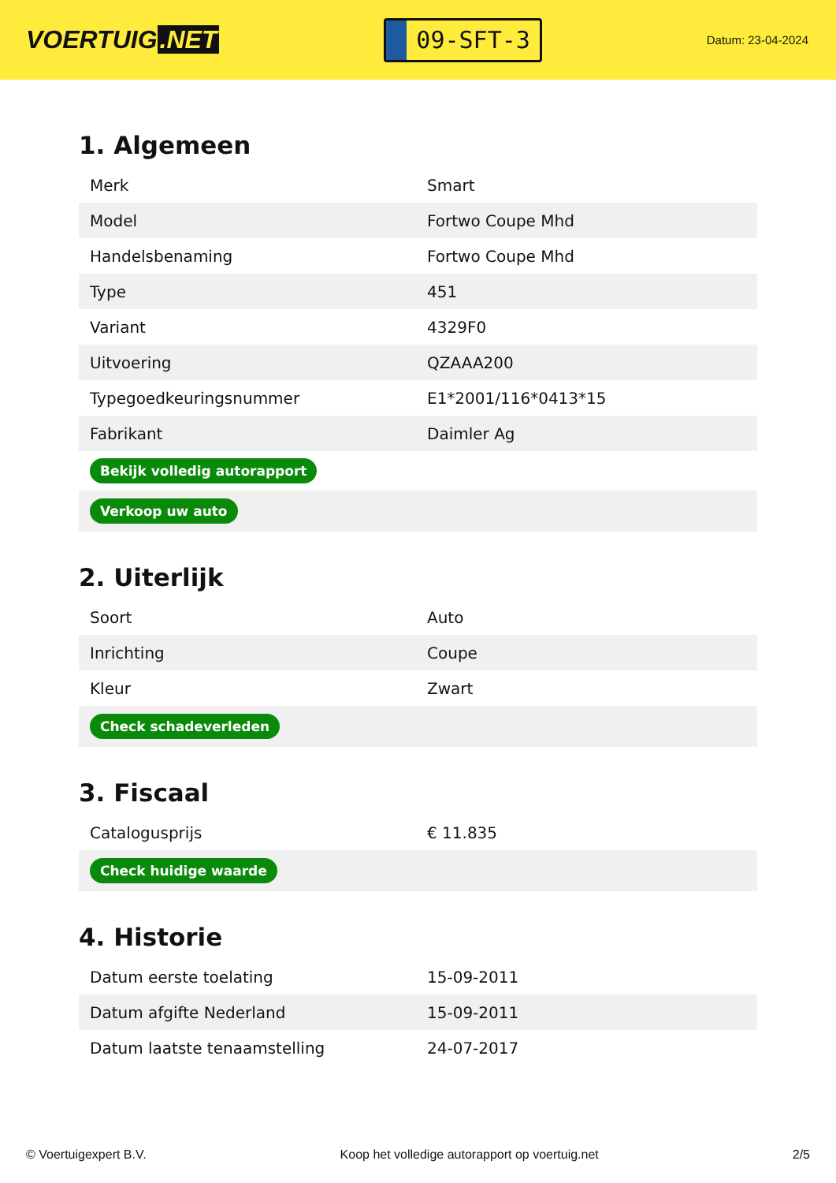VOERTUIG.NET
09-SFT-3
Datum: 23-04-2024
1. Algemeen
| Merk | Smart |
| Model | Fortwo Coupe Mhd |
| Handelsbenaming | Fortwo Coupe Mhd |
| Type | 451 |
| Variant | 4329F0 |
| Uitvoering | QZAAA200 |
| Typegoedkeuringsnummer | E1*2001/116*0413*15 |
| Fabrikant | Daimler Ag |
| Bekijk volledig autorapport | |
| Verkoop uw auto | |
2. Uiterlijk
| Soort | Auto |
| Inrichting | Coupe |
| Kleur | Zwart |
| Check schadeverleden | |
3. Fiscaal
| Catalogusprijs | € 11.835 |
| Check huidige waarde | |
4. Historie
| Datum eerste toelating | 15-09-2011 |
| Datum afgifte Nederland | 15-09-2011 |
| Datum laatste tenaamstelling | 24-07-2017 |
© Voertuigexpert B.V. Koop het volledige autorapport op voertuig.net 2/5